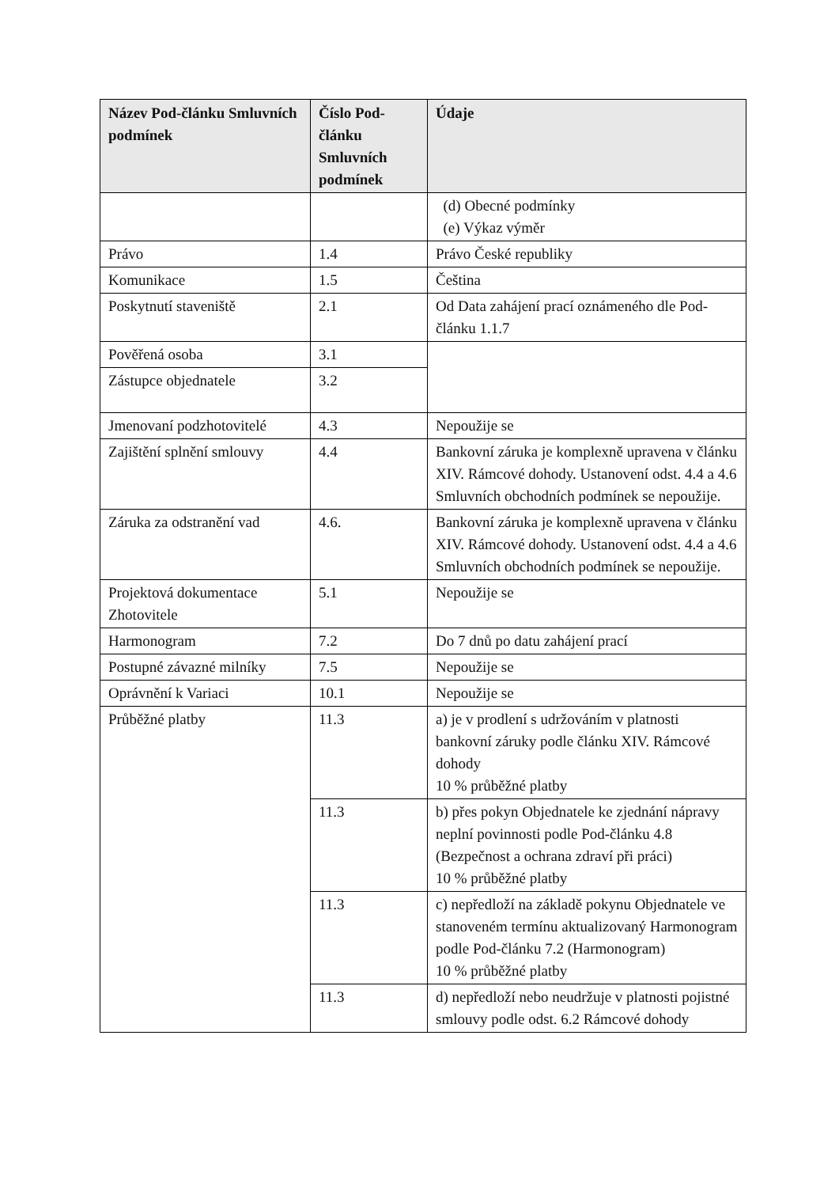| Název Pod-článku Smluvních podmínek | Číslo Pod-článku Smluvních podmínek | Údaje |
| --- | --- | --- |
| | | (d) Obecné podmínky (e) Výkaz výměr |
| Právo | 1.4 | Právo České republiky |
| Komunikace | 1.5 | Čeština |
| Poskytnutí staveniště | 2.1 | Od Data zahájení prací oznámeného dle Pod-článku 1.1.7 |
| Pověřená osoba | 3.1 | |
| Zástupce objednatele | 3.2 | |
| Jmenovaní podzhotovitelé | 4.3 | Nepoužije se |
| Zajištění splnění smlouvy | 4.4 | Bankovní záruka je komplexně upravena v článku XIV. Rámcové dohody. Ustanovení odst. 4.4 a 4.6 Smluvních obchodních podmínek se nepoužije. |
| Záruka za odstranění vad | 4.6. | Bankovní záruka je komplexně upravena v článku XIV. Rámcové dohody. Ustanovení odst. 4.4 a 4.6 Smluvních obchodních podmínek se nepoužije. |
| Projektová dokumentace Zhotovitele | 5.1 | Nepoužije se |
| Harmonogram | 7.2 | Do 7 dnů po datu zahájení prací |
| Postupné závazné milníky | 7.5 | Nepoužije se |
| Oprávnění k Variaci | 10.1 | Nepoužije se |
| Průběžné platby | 11.3 | a) je v prodlení s udržováním v platnosti bankovní záruky podle článku XIV. Rámcové dohody 10 % průběžné platby |
| | 11.3 | b) přes pokyn Objednatele ke zjednání nápravy neplní povinnosti podle Pod-článku 4.8 (Bezpečnost a ochrana zdraví při práci) 10 % průběžné platby |
| | 11.3 | c) nepředloží na základě pokynu Objednatele ve stanoveném termínu aktualizovaný Harmonogram podle Pod-článku 7.2 (Harmonogram) 10 % průběžné platby |
| | 11.3 | d) nepředloží nebo neudržuje v platnosti pojistné smlouvy podle odst. 6.2 Rámcové dohody |